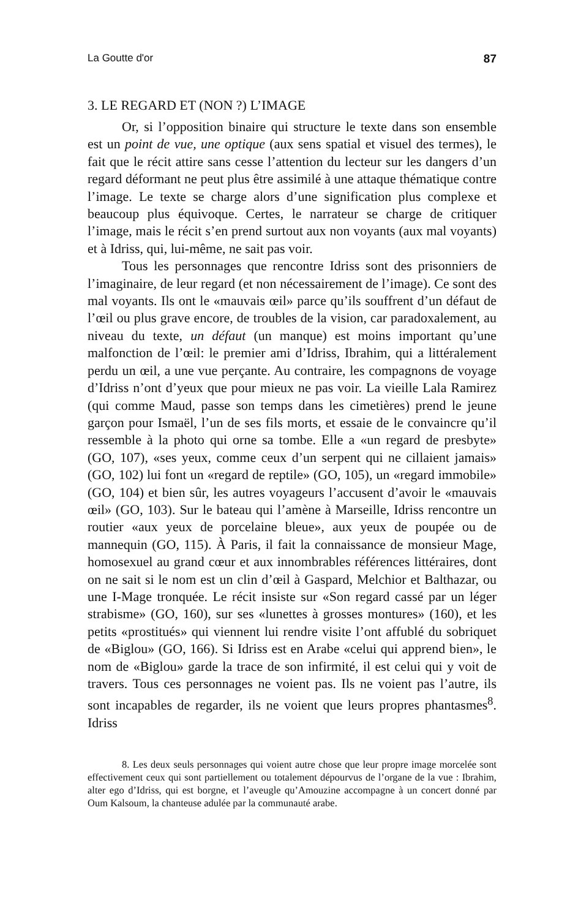La Goutte d'or 87
3. LE REGARD ET (NON ?) L’IMAGE
Or, si l’opposition binaire qui structure le texte dans son ensemble est un point de vue, une optique (aux sens spatial et visuel des termes), le fait que le récit attire sans cesse l’attention du lecteur sur les dangers d’un regard déformant ne peut plus être assimilé à une attaque thématique contre l’image. Le texte se charge alors d’une signification plus complexe et beaucoup plus équivoque. Certes, le narrateur se charge de critiquer l’image, mais le récit s’en prend surtout aux non voyants (aux mal voyants) et à Idriss, qui, lui-même, ne sait pas voir.
Tous les personnages que rencontre Idriss sont des prisonniers de l’imaginaire, de leur regard (et non nécessairement de l’image). Ce sont des mal voyants. Ils ont le «mauvais œil» parce qu’ils souffrent d’un défaut de l’œil ou plus grave encore, de troubles de la vision, car paradoxalement, au niveau du texte, un défaut (un manque) est moins important qu’une malfonction de l’œil: le premier ami d’Idriss, Ibrahim, qui a littéralement perdu un œil, a une vue perçante. Au contraire, les compagnons de voyage d’Idriss n’ont d’yeux que pour mieux ne pas voir. La vieille Lala Ramirez (qui comme Maud, passe son temps dans les cimetières) prend le jeune garçon pour Ismaël, l’un de ses fils morts, et essaie de le convaincre qu’il ressemble à la photo qui orne sa tombe. Elle a «un regard de presbyte» (GO, 107), «ses yeux, comme ceux d’un serpent qui ne cillaient jamais» (GO, 102) lui font un «regard de reptile» (GO, 105), un «regard immobile» (GO, 104) et bien sûr, les autres voyageurs l’accusent d’avoir le «mauvais œil» (GO, 103). Sur le bateau qui l’amène à Marseille, Idriss rencontre un routier «aux yeux de porcelaine bleue», aux yeux de poupée ou de mannequin (GO, 115). À Paris, il fait la connaissance de monsieur Mage, homosexuel au grand cœur et aux innombrables références littéraires, dont on ne sait si le nom est un clin d’œil à Gaspard, Melchior et Balthazar, ou une I-Mage tronquée. Le récit insiste sur «Son regard cassé par un léger strabisme» (GO, 160), sur ses «lunettes à grosses montures» (160), et les petits «prostitués» qui viennent lui rendre visite l’ont affublé du sobriquet de «Biglou» (GO, 166). Si Idriss est en Arabe «celui qui apprend bien», le nom de «Biglou» garde la trace de son infirmité, il est celui qui y voit de travers. Tous ces personnages ne voient pas. Ils ne voient pas l’autre, ils sont incapables de regarder, ils ne voient que leurs propres phantasmes<sup>8</sup>. Idriss
8. Les deux seuls personnages qui voient autre chose que leur propre image morcelée sont effectivement ceux qui sont partiellement ou totalement dépourvus de l’organe de la vue : Ibrahim, alter ego d’Idriss, qui est borgne, et l’aveugle qu’Amouzine accompagne à un concert donné par Oum Kalsoum, la chanteuse adulée par la communauté arabe.